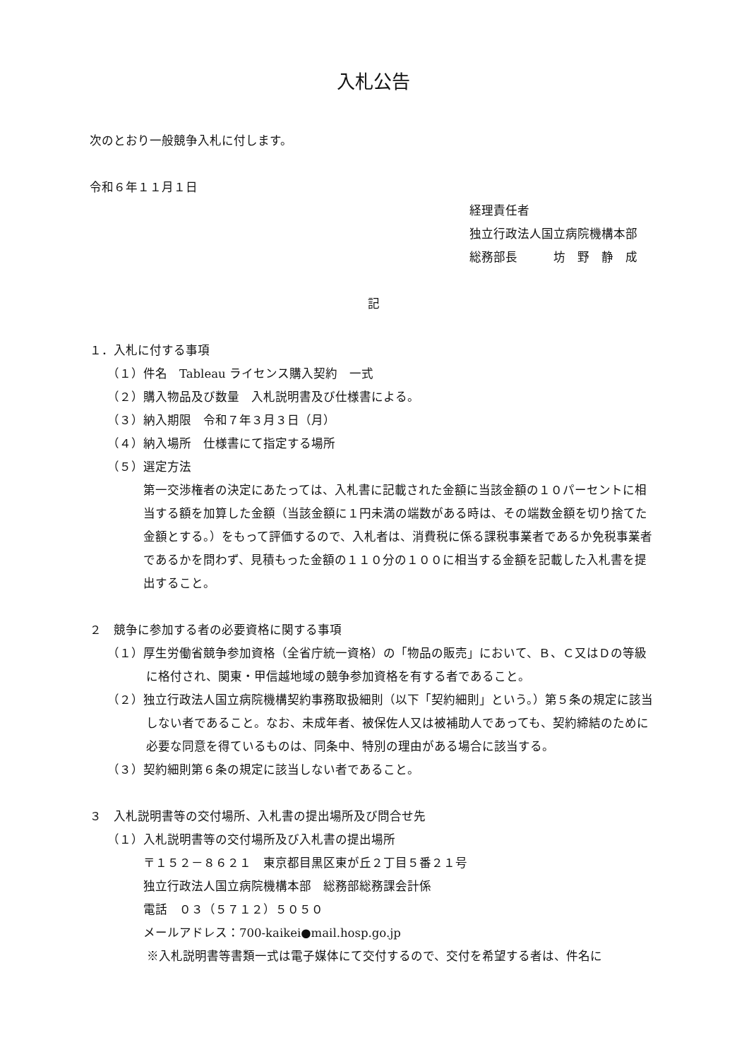入札公告
次のとおり一般競争入札に付します。
令和６年１１月１日
経理責任者
独立行政法人国立病院機構本部
総務部長　　　坊　野　静　成
記
１．入札に付する事項
（１）件名　Tableau ライセンス購入契約　一式
（２）購入物品及び数量　入札説明書及び仕様書による。
（３）納入期限　令和７年３月３日（月）
（４）納入場所　仕様書にて指定する場所
（５）選定方法
第一交渉権者の決定にあたっては、入札書に記載された金額に当該金額の１０パーセントに相当する額を加算した金額（当該金額に１円未満の端数がある時は、その端数金額を切り捨てた金額とする。）をもって評価するので、入札者は、消費税に係る課税事業者であるか免税事業者であるかを問わず、見積もった金額の１１０分の１００に相当する金額を記載した入札書を提出すること。
２　競争に参加する者の必要資格に関する事項
（１）厚生労働省競争参加資格（全省庁統一資格）の「物品の販売」において、Ｂ、Ｃ又はＤの等級に格付され、関東・甲信越地域の競争参加資格を有する者であること。
（２）独立行政法人国立病院機構契約事務取扱細則（以下「契約細則」という。）第５条の規定に該当しない者であること。なお、未成年者、被保佐人又は被補助人であっても、契約締結のために必要な同意を得ているものは、同条中、特別の理由がある場合に該当する。
（３）契約細則第６条の規定に該当しない者であること。
３　入札説明書等の交付場所、入札書の提出場所及び問合せ先
（１）入札説明書等の交付場所及び入札書の提出場所
〒１５２－８６２１　東京都目黒区東が丘２丁目５番２１号
独立行政法人国立病院機構本部　総務部総務課会計係
電話　０３（５７１２）５０５０
メールアドレス：700-kaikei●mail.hosp.go.jp
※入札説明書等書類一式は電子媒体にて交付するので、交付を希望する者は、件名に